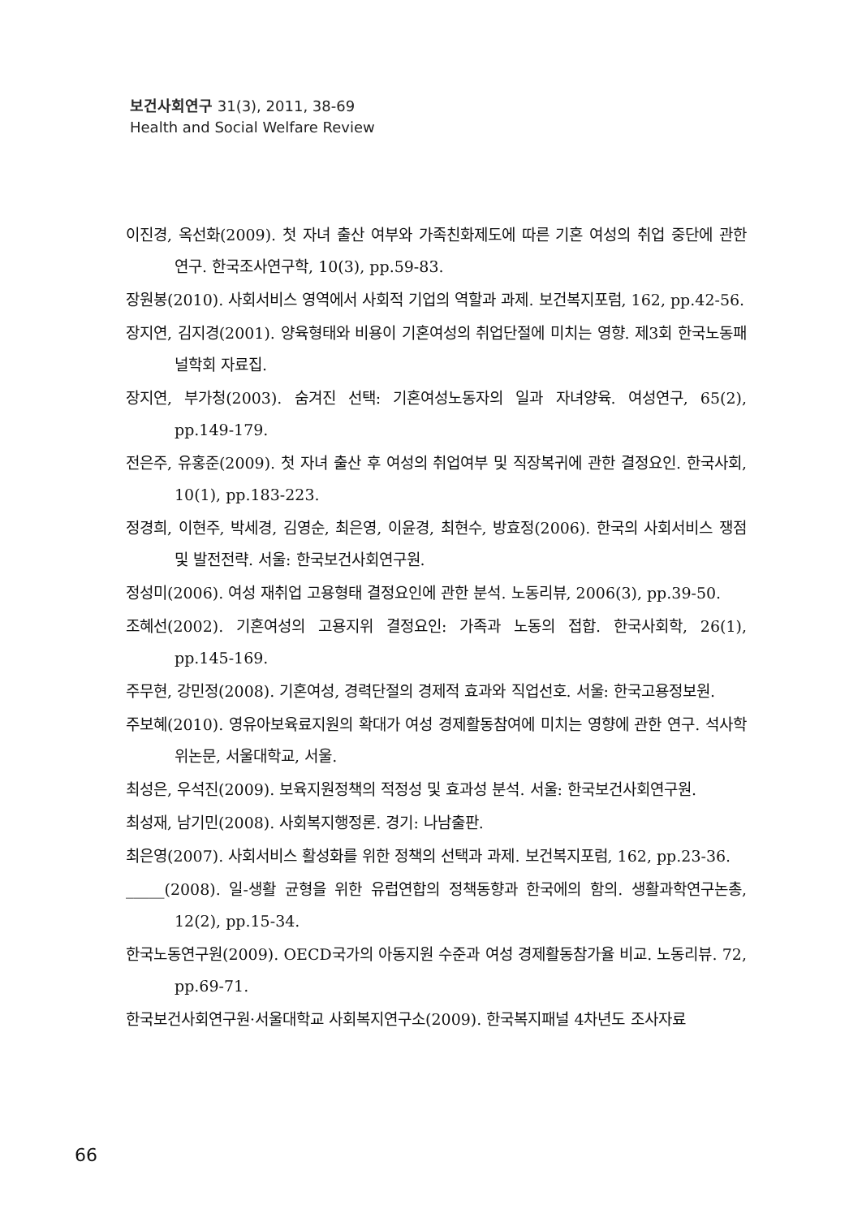보건사회연구 31(3), 2011, 38-69
Health and Social Welfare Review
이진경, 옥선화(2009). 첫 자녀 출산 여부와 가족친화제도에 따른 기혼 여성의 취업 중단에 관한 연구. 한국조사연구학, 10(3), pp.59-83.
장원봉(2010). 사회서비스 영역에서 사회적 기업의 역할과 과제. 보건복지포럼, 162, pp.42-56.
장지연, 김지경(2001). 양육형태와 비용이 기혼여성의 취업단절에 미치는 영향. 제3회 한국노동패널학회 자료집.
장지연, 부가청(2003). 숨겨진 선택: 기혼여성노동자의 일과 자녀양육. 여성연구, 65(2), pp.149-179.
전은주, 유홍준(2009). 첫 자녀 출산 후 여성의 취업여부 및 직장복귀에 관한 결정요인. 한국사회, 10(1), pp.183-223.
정경희, 이현주, 박세경, 김영순, 최은영, 이윤경, 최현수, 방효정(2006). 한국의 사회서비스 쟁점 및 발전전략. 서울: 한국보건사회연구원.
정성미(2006). 여성 재취업 고용형태 결정요인에 관한 분석. 노동리뷰, 2006(3), pp.39-50.
조혜선(2002). 기혼여성의 고용지위 결정요인: 가족과 노동의 접합. 한국사회학, 26(1), pp.145-169.
주무현, 강민정(2008). 기혼여성, 경력단절의 경제적 효과와 직업선호. 서울: 한국고용정보원.
주보혜(2010). 영유아보육료지원의 확대가 여성 경제활동참여에 미치는 영향에 관한 연구. 석사학위논문, 서울대학교, 서울.
최성은, 우석진(2009). 보육지원정책의 적정성 및 효과성 분석. 서울: 한국보건사회연구원.
최성재, 남기민(2008). 사회복지행정론. 경기: 나남출판.
최은영(2007). 사회서비스 활성화를 위한 정책의 선택과 과제. 보건복지포럼, 162, pp.23-36.
_____(2008). 일-생활 균형을 위한 유럽연합의 정책동향과 한국에의 함의. 생활과학연구논총, 12(2), pp.15-34.
한국노동연구원(2009). OECD국가의 아동지원 수준과 여성 경제활동참가율 비교. 노동리뷰. 72, pp.69-71.
한국보건사회연구원·서울대학교 사회복지연구소(2009). 한국복지패널 4차년도 조사자료
66